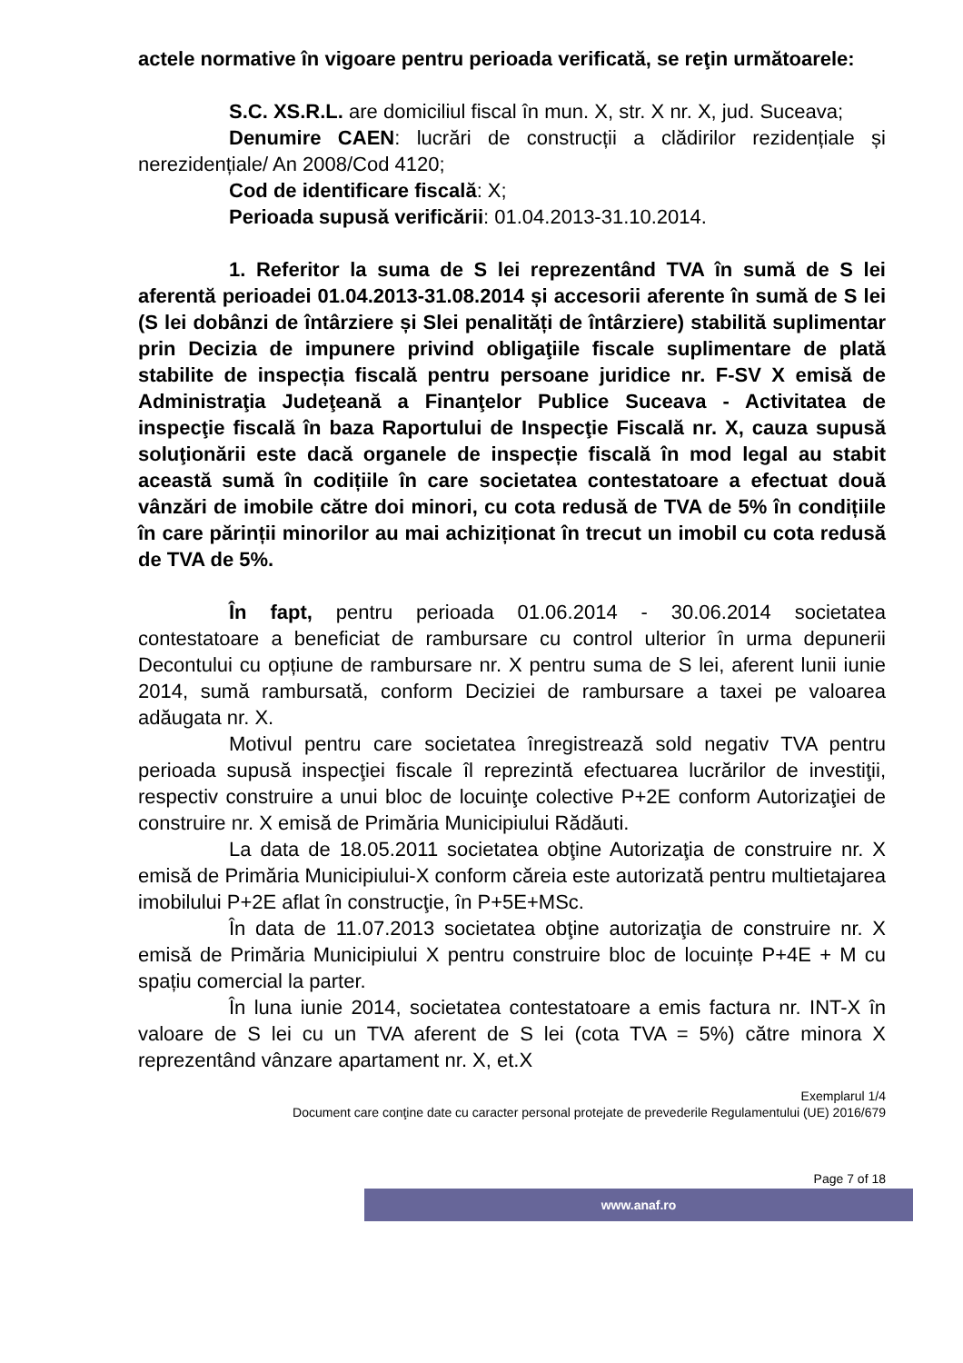actele normative în vigoare pentru perioada verificată, se reţin următoarele:
S.C. XS.R.L. are domiciliul fiscal în mun. X, str. X nr. X, jud. Suceava;
Denumire CAEN: lucrări de construcții a clădirilor rezidențiale și nerezidențiale/ An 2008/Cod 4120;
Cod de identificare fiscală: X;
Perioada supusă verificării: 01.04.2013-31.10.2014.
1. Referitor la suma de S lei reprezentând TVA în sumă de S lei aferentă perioadei 01.04.2013-31.08.2014 și accesorii aferente în sumă de S lei (S lei dobânzi de întârziere și Slei penalități de întârziere) stabilită suplimentar prin Decizia de impunere privind obligaţiile fiscale suplimentare de plată stabilite de inspecția fiscală pentru persoane juridice nr. F-SV X emisă de Administraţia Judeţeană a Finanţelor Publice Suceava - Activitatea de inspecţie fiscală în baza Raportului de Inspecţie Fiscală nr. X, cauza supusă soluţionării este dacă organele de inspecție fiscală în mod legal au stabit această sumă în codițiile în care societatea contestatoare a efectuat două vânzări de imobile către doi minori, cu cota redusă de TVA de 5% în condițiile în care părinții minorilor au mai achiziționat în trecut un imobil cu cota redusă de TVA de 5%.
În fapt, pentru perioada 01.06.2014 - 30.06.2014 societatea contestatoare a beneficiat de rambursare cu control ulterior în urma depunerii Decontului cu opțiune de rambursare nr. X pentru suma de S lei, aferent lunii iunie 2014, sumă rambursată, conform Deciziei de rambursare a taxei pe valoarea adăugata nr. X.
Motivul pentru care societatea înregistrează sold negativ TVA pentru perioada supusă inspecţiei fiscale îl reprezintă efectuarea lucrărilor de investiţii, respectiv construire a unui bloc de locuinţe colective P+2E conform Autorizaţiei de construire nr. X emisă de Primăria Municipiului Rădăuti.
La data de 18.05.2011 societatea obţine Autorizaţia de construire nr. X emisă de Primăria Municipiului-X conform căreia este autorizată pentru multietajarea imobilului P+2E aflat în construcţie, în P+5E+MSc.
În data de 11.07.2013 societatea obţine autorizaţia de construire nr. X emisă de Primăria Municipiului X pentru construire bloc de locuințe P+4E + M cu spațiu comercial la parter.
În luna iunie 2014, societatea contestatoare a emis factura nr. INT-X în valoare de S lei cu un TVA aferent de S lei (cota TVA = 5%) către minora X reprezentând vânzare apartament nr. X, et.X
Exemplarul 1/4
Document care conţine date cu caracter personal protejate de prevederile Regulamentului (UE) 2016/679
Page 7 of 18
www.anaf.ro